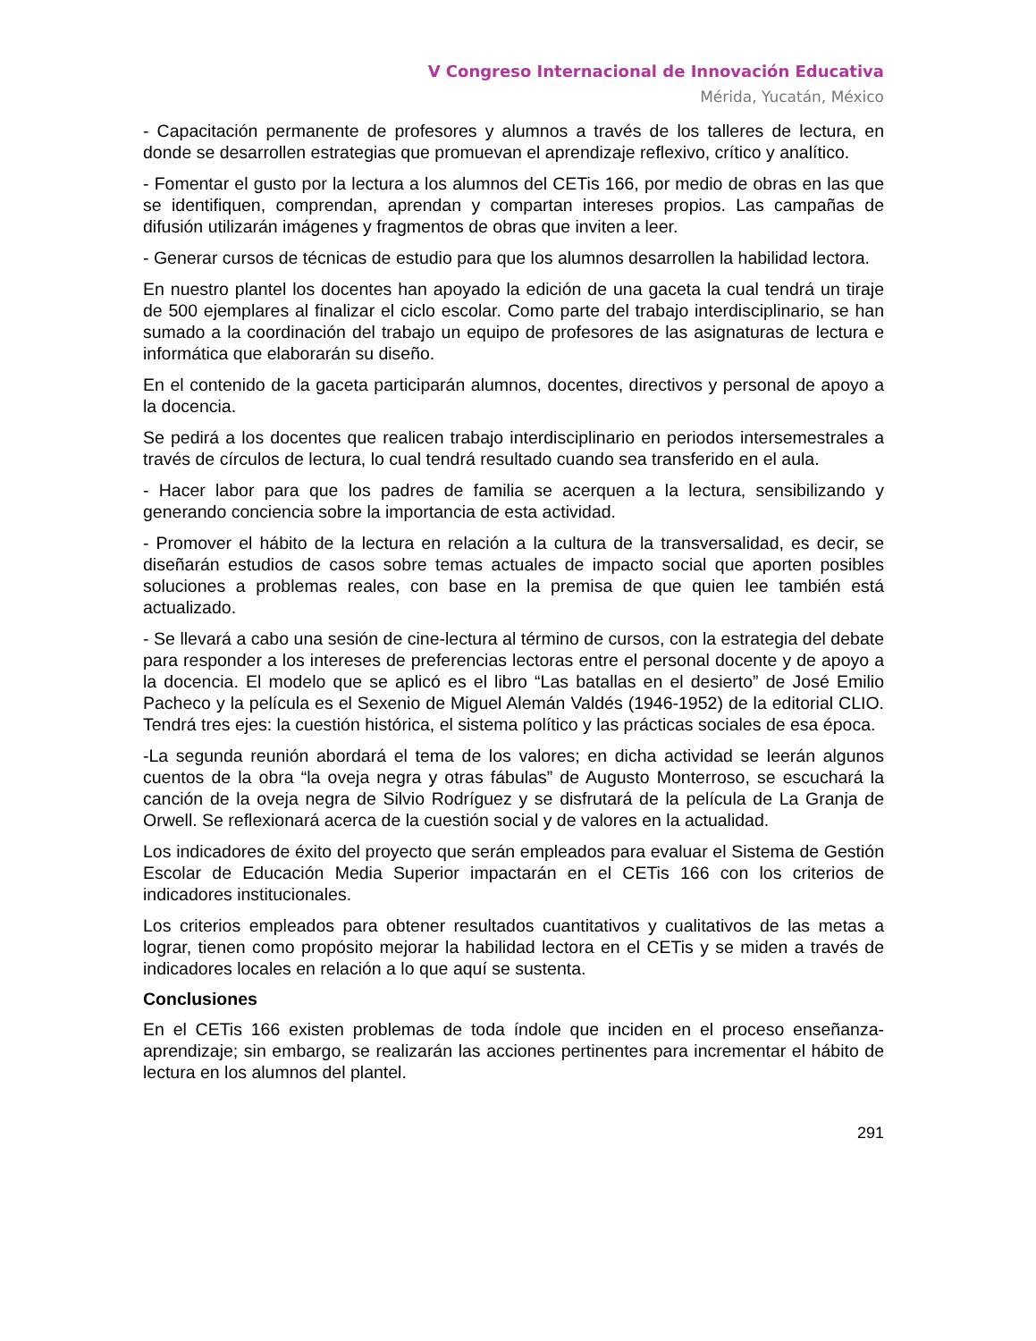V Congreso Internacional de Innovación Educativa
Mérida, Yucatán, México
- Capacitación permanente de profesores y alumnos a través de los talleres de lectura, en donde se desarrollen estrategias que promuevan el aprendizaje reflexivo, crítico y analítico.
- Fomentar el gusto por la lectura a los alumnos del CETis 166, por medio de obras en las que se identifiquen, comprendan, aprendan y compartan intereses propios. Las campañas de difusión utilizarán imágenes y fragmentos de obras que inviten a leer.
- Generar cursos de técnicas de estudio para que los alumnos desarrollen la habilidad lectora.
En nuestro plantel los docentes han apoyado la edición de una gaceta la cual tendrá un tiraje de 500 ejemplares al finalizar el ciclo escolar. Como parte del trabajo interdisciplinario, se han sumado a la coordinación del trabajo un equipo de profesores de las asignaturas de lectura e informática que elaborarán su diseño.
En el contenido de la gaceta participarán alumnos, docentes, directivos y personal de apoyo a la docencia.
Se pedirá a los docentes que realicen trabajo interdisciplinario en periodos intersemestrales a través de círculos de lectura, lo cual tendrá resultado cuando sea transferido en el aula.
- Hacer labor para que los padres de familia se acerquen a la lectura, sensibilizando y generando conciencia sobre la importancia de esta actividad.
- Promover el hábito de la lectura en relación a la cultura de la transversalidad, es decir, se diseñarán estudios de casos sobre temas actuales de impacto social que aporten posibles soluciones a problemas reales, con base en la premisa de que quien lee también está actualizado.
- Se llevará a cabo una sesión de cine-lectura al término de cursos, con la estrategia del debate para responder a los intereses de preferencias lectoras entre el personal docente y de apoyo a la docencia. El modelo que se aplicó es el libro “Las batallas en el desierto” de José Emilio Pacheco y la película es el Sexenio de Miguel Alemán Valdés (1946-1952) de la editorial CLIO. Tendrá tres ejes: la cuestión histórica, el sistema político y las prácticas sociales de esa época.
-La segunda reunión abordará el tema de los valores; en dicha actividad se leerán algunos cuentos de la obra “la oveja negra y otras fábulas” de Augusto Monterroso, se escuchará la canción de la oveja negra de Silvio Rodríguez y se disfrutará de la película de La Granja de Orwell. Se reflexionará acerca de la cuestión social y de valores en la actualidad.
Los indicadores de éxito del proyecto que serán empleados para evaluar el Sistema de Gestión Escolar de Educación Media Superior impactarán en el CETis 166 con los criterios de indicadores institucionales.
Los criterios empleados para obtener resultados cuantitativos y cualitativos de las metas a lograr, tienen como propósito mejorar la habilidad lectora en el CETis y se miden a través de indicadores locales en relación a lo que aquí se sustenta.
Conclusiones
En el CETis 166 existen problemas de toda índole que inciden en el proceso enseñanza-aprendizaje; sin embargo, se realizarán las acciones pertinentes para incrementar el hábito de lectura en los alumnos del plantel.
291